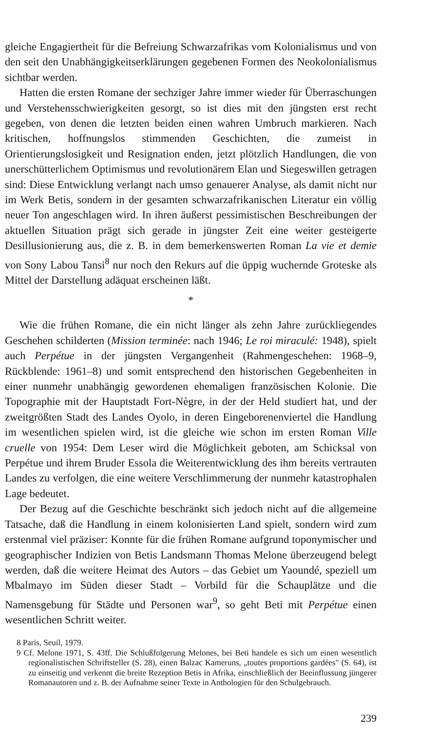gleiche Engagiertheit für die Befreiung Schwarzafrikas vom Kolonialismus und von den seit den Unabhängigkeitserklärungen gegebenen Formen des Neokolonialismus sichtbar werden.
Hatten die ersten Romane der sechziger Jahre immer wieder für Überraschungen und Verstehensschwierigkeiten gesorgt, so ist dies mit den jüngsten erst recht gegeben, von denen die letzten beiden einen wahren Umbruch markieren. Nach kritischen, hoffnungslos stimmenden Geschichten, die zumeist in Orientierungslosigkeit und Resignation enden, jetzt plötzlich Handlungen, die von unerschütterlichem Optimismus und revolutionärem Elan und Siegeswillen getragen sind: Diese Entwicklung verlangt nach umso genauerer Analyse, als damit nicht nur im Werk Betis, sondern in der gesamten schwarzafrikanischen Literatur ein völlig neuer Ton angeschlagen wird. In ihren äußerst pessimistischen Beschreibungen der aktuellen Situation prägt sich gerade in jüngster Zeit eine weiter gesteigerte Desillusionierung aus, die z. B. in dem bemerkenswerten Roman La vie et demie von Sony Labou Tansi<sup>8</sup> nur noch den Rekurs auf die üppig wuchernde Groteske als Mittel der Darstellung adäquat erscheinen läßt.
*
Wie die frühen Romane, die ein nicht länger als zehn Jahre zurückliegendes Geschehen schilderten (Mission terminée: nach 1946; Le roi miraculé: 1948), spielt auch Perpétue in der jüngsten Vergangenheit (Rahmengeschehen: 1968–9, Rückblende: 1961–8) und somit entsprechend den historischen Gegebenheiten in einer nunmehr unabhängig gewordenen ehemaligen französischen Kolonie. Die Topographie mit der Hauptstadt Fort-Nègre, in der der Held studiert hat, und der zweitgrößten Stadt des Landes Oyolo, in deren Eingeborenenviertel die Handlung im wesentlichen spielen wird, ist die gleiche wie schon im ersten Roman Ville cruelle von 1954: Dem Leser wird die Möglichkeit geboten, am Schicksal von Perpétue und ihrem Bruder Essola die Weiterentwicklung des ihm bereits vertrauten Landes zu verfolgen, die eine weitere Verschlimmerung der nunmehr katastrophalen Lage bedeutet.
Der Bezug auf die Geschichte beschränkt sich jedoch nicht auf die allgemeine Tatsache, daß die Handlung in einem kolonisierten Land spielt, sondern wird zum erstenmal viel präziser: Konnte für die frühen Romane aufgrund toponymischer und geographischer Indizien von Betis Landsmann Thomas Melone überzeugend belegt werden, daß die weitere Heimat des Autors – das Gebiet um Yaoundé, speziell um Mbalmayo im Süden dieser Stadt – Vorbild für die Schauplätze und die Namensgebung für Städte und Personen war<sup>9</sup>, so geht Beti mit Perpétue einen wesentlichen Schritt weiter.
8 Paris, Seuil, 1979.
9 Cf. Melone 1971, S. 43ff. Die Schlußfolgerung Melones, bei Beti handele es sich um einen wesentlich regionalistischen Schriftsteller (S. 28), einen Balzac Kameruns, „toutes proportions gardées" (S. 64), ist zu einseitig und verkennt die breite Rezeption Betis in Afrika, einschließlich der Beeinflussung jüngerer Romanautoren und z. B. der Aufnahme seiner Texte in Anthologien für den Schulgebrauch.
239